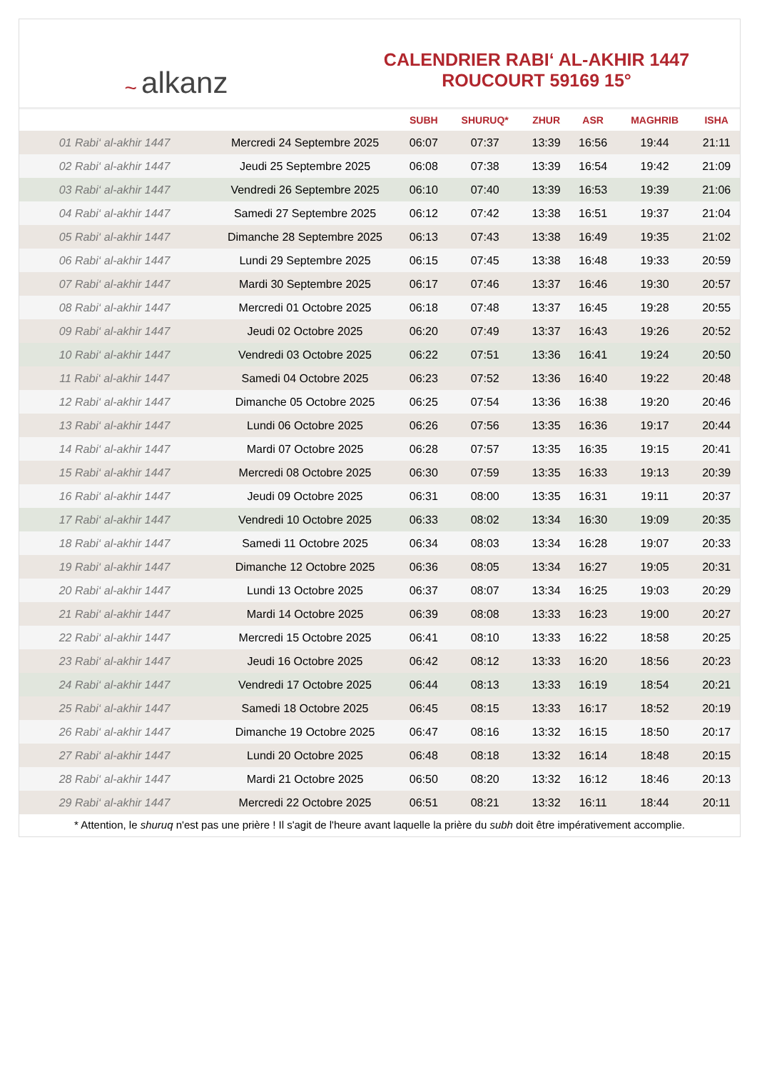~ alkanz
CALENDRIER RABI‘ AL-AKHIR 1447
ROUCOURT 59169 15°
| | | SUBH | SHURUQ* | ZHUR | ASR | MAGHRIB | ISHA |
| --- | --- | --- | --- | --- | --- | --- | --- |
| 01 Rabi‘ al-akhir 1447 | Mercredi 24 Septembre 2025 | 06:07 | 07:37 | 13:39 | 16:56 | 19:44 | 21:11 |
| 02 Rabi‘ al-akhir 1447 | Jeudi 25 Septembre 2025 | 06:08 | 07:38 | 13:39 | 16:54 | 19:42 | 21:09 |
| 03 Rabi‘ al-akhir 1447 | Vendredi 26 Septembre 2025 | 06:10 | 07:40 | 13:39 | 16:53 | 19:39 | 21:06 |
| 04 Rabi‘ al-akhir 1447 | Samedi 27 Septembre 2025 | 06:12 | 07:42 | 13:38 | 16:51 | 19:37 | 21:04 |
| 05 Rabi‘ al-akhir 1447 | Dimanche 28 Septembre 2025 | 06:13 | 07:43 | 13:38 | 16:49 | 19:35 | 21:02 |
| 06 Rabi‘ al-akhir 1447 | Lundi 29 Septembre 2025 | 06:15 | 07:45 | 13:38 | 16:48 | 19:33 | 20:59 |
| 07 Rabi‘ al-akhir 1447 | Mardi 30 Septembre 2025 | 06:17 | 07:46 | 13:37 | 16:46 | 19:30 | 20:57 |
| 08 Rabi‘ al-akhir 1447 | Mercredi 01 Octobre 2025 | 06:18 | 07:48 | 13:37 | 16:45 | 19:28 | 20:55 |
| 09 Rabi‘ al-akhir 1447 | Jeudi 02 Octobre 2025 | 06:20 | 07:49 | 13:37 | 16:43 | 19:26 | 20:52 |
| 10 Rabi‘ al-akhir 1447 | Vendredi 03 Octobre 2025 | 06:22 | 07:51 | 13:36 | 16:41 | 19:24 | 20:50 |
| 11 Rabi‘ al-akhir 1447 | Samedi 04 Octobre 2025 | 06:23 | 07:52 | 13:36 | 16:40 | 19:22 | 20:48 |
| 12 Rabi‘ al-akhir 1447 | Dimanche 05 Octobre 2025 | 06:25 | 07:54 | 13:36 | 16:38 | 19:20 | 20:46 |
| 13 Rabi‘ al-akhir 1447 | Lundi 06 Octobre 2025 | 06:26 | 07:56 | 13:35 | 16:36 | 19:17 | 20:44 |
| 14 Rabi‘ al-akhir 1447 | Mardi 07 Octobre 2025 | 06:28 | 07:57 | 13:35 | 16:35 | 19:15 | 20:41 |
| 15 Rabi‘ al-akhir 1447 | Mercredi 08 Octobre 2025 | 06:30 | 07:59 | 13:35 | 16:33 | 19:13 | 20:39 |
| 16 Rabi‘ al-akhir 1447 | Jeudi 09 Octobre 2025 | 06:31 | 08:00 | 13:35 | 16:31 | 19:11 | 20:37 |
| 17 Rabi‘ al-akhir 1447 | Vendredi 10 Octobre 2025 | 06:33 | 08:02 | 13:34 | 16:30 | 19:09 | 20:35 |
| 18 Rabi‘ al-akhir 1447 | Samedi 11 Octobre 2025 | 06:34 | 08:03 | 13:34 | 16:28 | 19:07 | 20:33 |
| 19 Rabi‘ al-akhir 1447 | Dimanche 12 Octobre 2025 | 06:36 | 08:05 | 13:34 | 16:27 | 19:05 | 20:31 |
| 20 Rabi‘ al-akhir 1447 | Lundi 13 Octobre 2025 | 06:37 | 08:07 | 13:34 | 16:25 | 19:03 | 20:29 |
| 21 Rabi‘ al-akhir 1447 | Mardi 14 Octobre 2025 | 06:39 | 08:08 | 13:33 | 16:23 | 19:00 | 20:27 |
| 22 Rabi‘ al-akhir 1447 | Mercredi 15 Octobre 2025 | 06:41 | 08:10 | 13:33 | 16:22 | 18:58 | 20:25 |
| 23 Rabi‘ al-akhir 1447 | Jeudi 16 Octobre 2025 | 06:42 | 08:12 | 13:33 | 16:20 | 18:56 | 20:23 |
| 24 Rabi‘ al-akhir 1447 | Vendredi 17 Octobre 2025 | 06:44 | 08:13 | 13:33 | 16:19 | 18:54 | 20:21 |
| 25 Rabi‘ al-akhir 1447 | Samedi 18 Octobre 2025 | 06:45 | 08:15 | 13:33 | 16:17 | 18:52 | 20:19 |
| 26 Rabi‘ al-akhir 1447 | Dimanche 19 Octobre 2025 | 06:47 | 08:16 | 13:32 | 16:15 | 18:50 | 20:17 |
| 27 Rabi‘ al-akhir 1447 | Lundi 20 Octobre 2025 | 06:48 | 08:18 | 13:32 | 16:14 | 18:48 | 20:15 |
| 28 Rabi‘ al-akhir 1447 | Mardi 21 Octobre 2025 | 06:50 | 08:20 | 13:32 | 16:12 | 18:46 | 20:13 |
| 29 Rabi‘ al-akhir 1447 | Mercredi 22 Octobre 2025 | 06:51 | 08:21 | 13:32 | 16:11 | 18:44 | 20:11 |
* Attention, le shuruq n'est pas une prière ! Il s'agit de l'heure avant laquelle la prière du subh doit être impérativement accomplie.